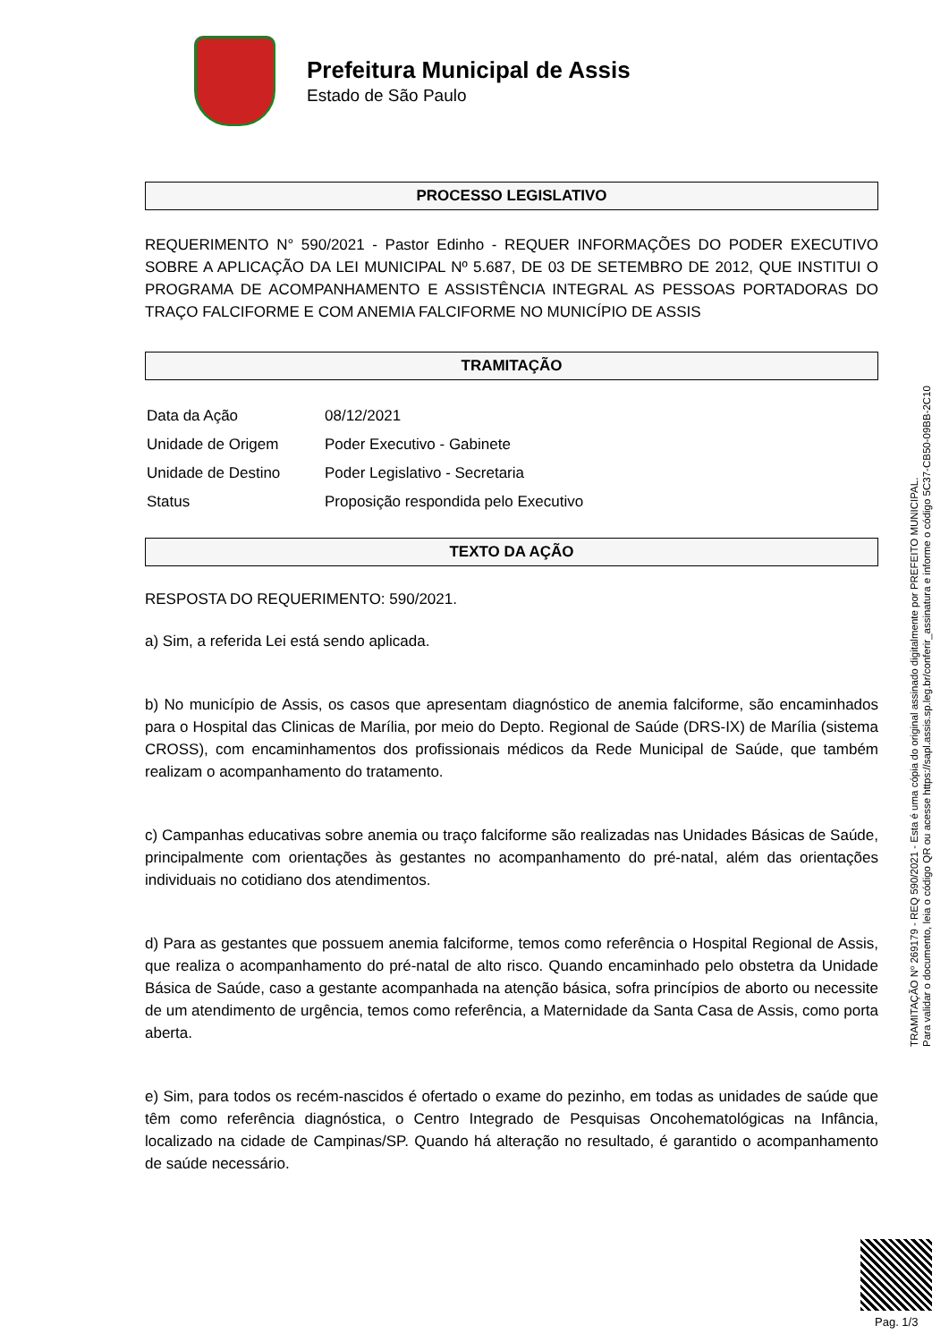Prefeitura Municipal de Assis
Estado de São Paulo
PROCESSO LEGISLATIVO
REQUERIMENTO N° 590/2021 - Pastor Edinho - REQUER INFORMAÇÕES DO PODER EXECUTIVO SOBRE A APLICAÇÃO DA LEI MUNICIPAL Nº 5.687, DE 03 DE SETEMBRO DE 2012, QUE INSTITUI O PROGRAMA DE ACOMPANHAMENTO E ASSISTÊNCIA INTEGRAL AS PESSOAS PORTADORAS DO TRAÇO FALCIFORME E COM ANEMIA FALCIFORME NO MUNICÍPIO DE ASSIS
TRAMITAÇÃO
| Data da Ação | 08/12/2021 |
| Unidade de Origem | Poder Executivo - Gabinete |
| Unidade de Destino | Poder Legislativo - Secretaria |
| Status | Proposição respondida pelo Executivo |
TEXTO DA AÇÃO
RESPOSTA DO REQUERIMENTO: 590/2021.
a) Sim, a referida Lei está sendo aplicada.
b) No município de Assis, os casos que apresentam diagnóstico de anemia falciforme, são encaminhados para o Hospital das Clinicas de Marília, por meio do Depto. Regional de Saúde (DRS-IX) de Marília (sistema CROSS), com encaminhamentos dos profissionais médicos da Rede Municipal de Saúde, que também realizam o acompanhamento do tratamento.
c) Campanhas educativas sobre anemia ou traço falciforme são realizadas nas Unidades Básicas de Saúde, principalmente com orientações às gestantes no acompanhamento do pré-natal, além das orientações individuais no cotidiano dos atendimentos.
d) Para as gestantes que possuem anemia falciforme, temos como referência o Hospital Regional de Assis, que realiza o acompanhamento do pré-natal de alto risco. Quando encaminhado pelo obstetra da Unidade Básica de Saúde, caso a gestante acompanhada na atenção básica, sofra princípios de aborto ou necessite de um atendimento de urgência, temos como referência, a Maternidade da Santa Casa de Assis, como porta aberta.
e) Sim, para todos os recém-nascidos é ofertado o exame do pezinho, em todas as unidades de saúde que têm como referência diagnóstica, o Centro Integrado de Pesquisas Oncohematológicas na Infância, localizado na cidade de Campinas/SP. Quando há alteração no resultado, é garantido o acompanhamento de saúde necessário.
TRAMITAÇÃO Nº 269179 - REQ 590/2021 - Esta é uma cópia do original assinado digitalmente por PREFEITO MUNICIPAL.
Para validar o documento, leia o código QR ou acesse https://sapl.assis.sp.leg.br/conferir_assinatura e informe o código 5C37-CB50-09BB-2C10
Pag. 1/3